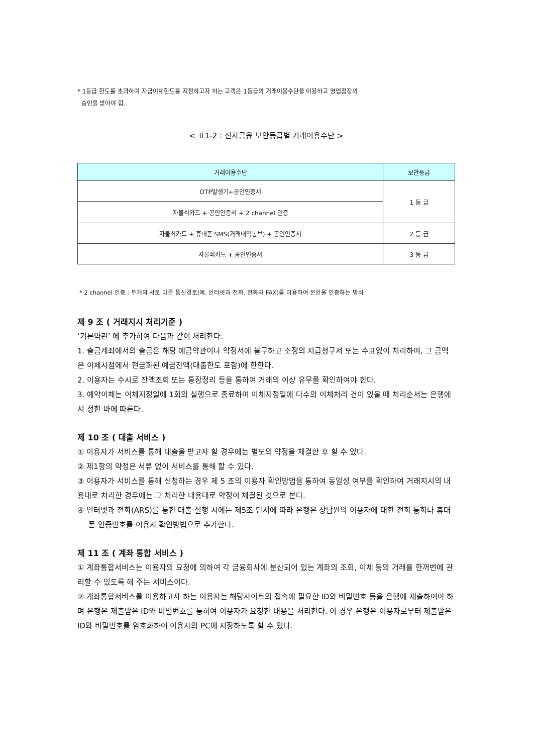* 1등급 한도를 초과하여 자금이체한도를 지정하고자 하는 고객은 1등급의 거래이용수단을 이용하고 영업점장의
승인을 받아야 함.
< 표1-2 : 전자금융 보안등급별 거래이용수단 >
| 거래이용수단 | 보안등급 |
| --- | --- |
| OTP발생기+공인인증서 | 1 등 급 |
| 자물쇠카드 + 공인인증서 + 2 channel 인증 | |
| 자물쇠카드 + 휴대폰 SMS(거래내역통보) + 공인인증서 | 2 등 급 |
| 자물쇠카드 + 공인인증서 | 3 등 급 |
* 2 channel 인증 : 두개의 서로 다른 통신경로(예, 인터넷과 전화, 전화와 FAX)를 이용하여 본인을 인증하는 방식
제 9 조 ( 거래지시 처리기준 )
‘기본약관’ 에 추가하여 다음과 같이 처리한다.
1. 출금계좌에서의 출금은 해당 예금약관이나 약정서에 불구하고 소정의 지급청구서 또는 수표없이 처리하며, 그 금액은 이체시점에서 현금화된 예금잔액(대출한도 포함)에 한한다.
2. 이용자는 수시로 잔액조회 또는 통장정리 등을 통하여 거래의 이상 유무를 확인하여야 한다.
3. 예약이체는 이체지정일에 1회의 실행으로 종료하며 이체지정일에 다수의 이체처리 건이 있을 때 처리순서는 은행에서 정한 바에 따른다.
제 10 조 ( 대출 서비스 )
① 이용자가 서비스를 통해 대출을 받고자 할 경우에는 별도의 약정을 체결한 후 할 수 있다.
② 제1항의 약정은 서류 없이 서비스를 통해 할 수 있다.
③ 이용자가 서비스를 통해 신청하는 경우 제 5 조의 이용자 확인방법을 통하여 동일성 여부를 확인하여 거래지시의 내용대로 처리한 경우에는 그 처리한 내용대로 약정이 체결된 것으로 본다.
④ 인터넷과 전화(ARS)를 통한 대출 실행 시에는 제5조 단서에 따라 은행은 상담원의 이용자에 대한 전화 통화나 휴대폰 인증번호를 이용자 확인방법으로 추가한다.
제 11 조 ( 계좌 통합 서비스 )
① 계좌통합서비스는 이용자의 요청에 의하여 각 금융회사에 분산되어 있는 계좌의 조회, 이체 등의 거래를 한꺼번에 관리할 수 있도록 해 주는 서비스이다.
② 계좌통합서비스를 이용하고자 하는 이용자는 해당사이트의 접속에 필요한 ID와 비밀번호 등을 은행에 제출하여야 하며 은행은 제출받은 ID와 비밀번호를 통하여 이용자가 요청한 내용을 처리한다. 이 경우 은행은 이용자로부터 제출받은 ID와 비밀번호를 암호화하여 이용자의 PC에 저장하도록 할 수 있다.